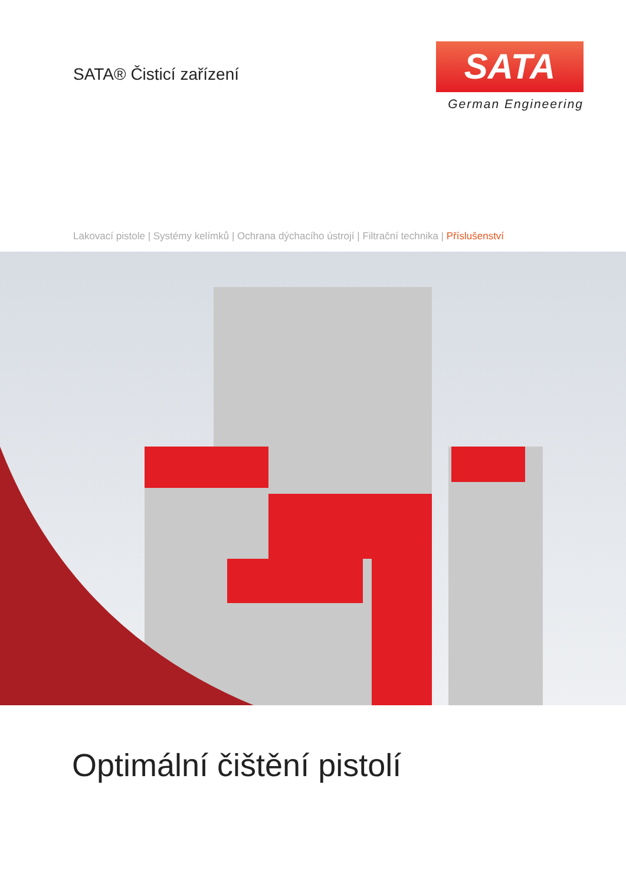SATA® Čisticí zařízení
SATA
German Engineering
Lakovací pistole | Systémy kelímků | Ochrana dýchacího ústrojí | Filtrační technika | Příslušenství
Optimální čištění pistolí